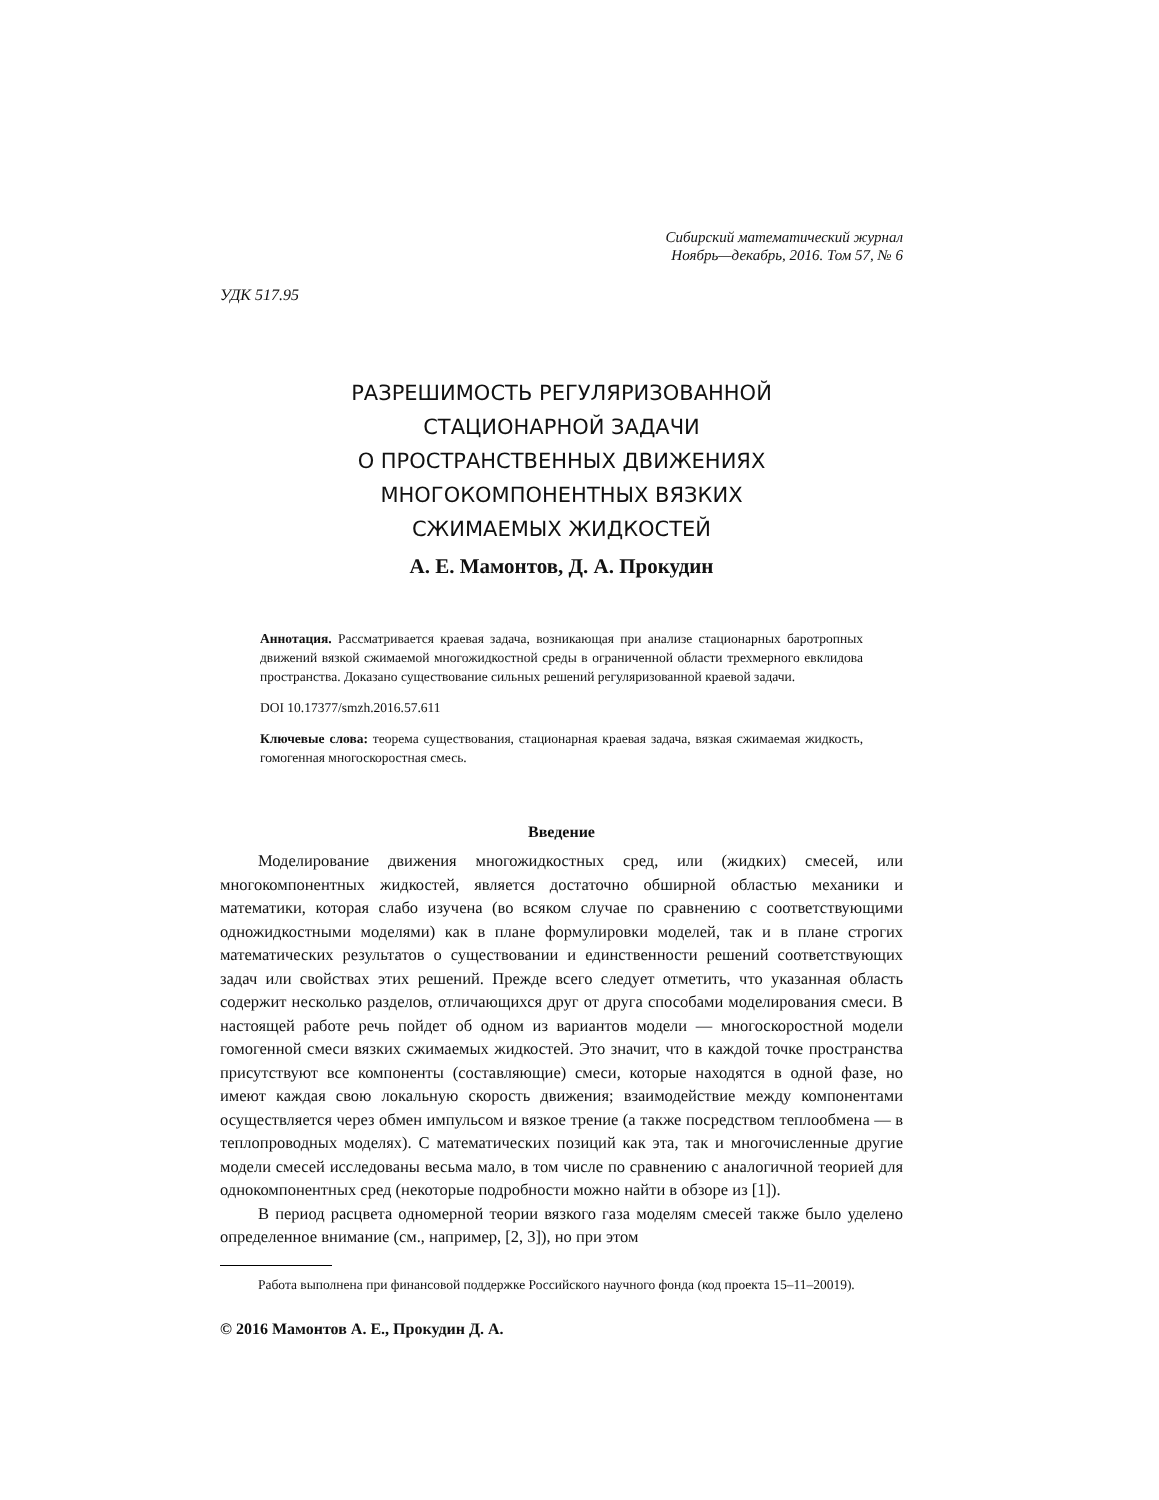Сибирский математический журнал
Ноябрь—декабрь, 2016. Том 57, № 6
УДК 517.95
РАЗРЕШИМОСТЬ РЕГУЛЯРИЗОВАННОЙ
СТАЦИОНАРНОЙ ЗАДАЧИ
О ПРОСТРАНСТВЕННЫХ ДВИЖЕНИЯХ
МНОГОКОМПОНЕНТНЫХ ВЯЗКИХ
СЖИМАЕМЫХ ЖИДКОСТЕЙ
А. Е. Мамонтов, Д. А. Прокудин
Аннотация. Рассматривается краевая задача, возникающая при анализе стационарных баротропных движений вязкой сжимаемой многожидкостной среды в ограниченной области трехмерного евклидова пространства. Доказано существование сильных решений регуляризованной краевой задачи.
DOI 10.17377/smzh.2016.57.611
Ключевые слова: теорема существования, стационарная краевая задача, вязкая сжимаемая жидкость, гомогенная многоскоростная смесь.
Введение
Моделирование движения многожидкостных сред, или (жидких) смесей, или многокомпонентных жидкостей, является достаточно обширной областью механики и математики, которая слабо изучена (во всяком случае по сравнению с соответствующими одножидкостными моделями) как в плане формулировки моделей, так и в плане строгих математических результатов о существовании и единственности решений соответствующих задач или свойствах этих решений. Прежде всего следует отметить, что указанная область содержит несколько разделов, отличающихся друг от друга способами моделирования смеси. В настоящей работе речь пойдет об одном из вариантов модели — многоскоростной модели гомогенной смеси вязких сжимаемых жидкостей. Это значит, что в каждой точке пространства присутствуют все компоненты (составляющие) смеси, которые находятся в одной фазе, но имеют каждая свою локальную скорость движения; взаимодействие между компонентами осуществляется через обмен импульсом и вязкое трение (а также посредством теплообмена — в теплопроводных моделях). С математических позиций как эта, так и многочисленные другие модели смесей исследованы весьма мало, в том числе по сравнению с аналогичной теорией для однокомпонентных сред (некоторые подробности можно найти в обзоре из [1]).
В период расцвета одномерной теории вязкого газа моделям смесей также было уделено определенное внимание (см., например, [2, 3]), но при этом
Работа выполнена при финансовой поддержке Российского научного фонда (код проекта 15–11–20019).
© 2016 Мамонтов А. Е., Прокудин Д. А.